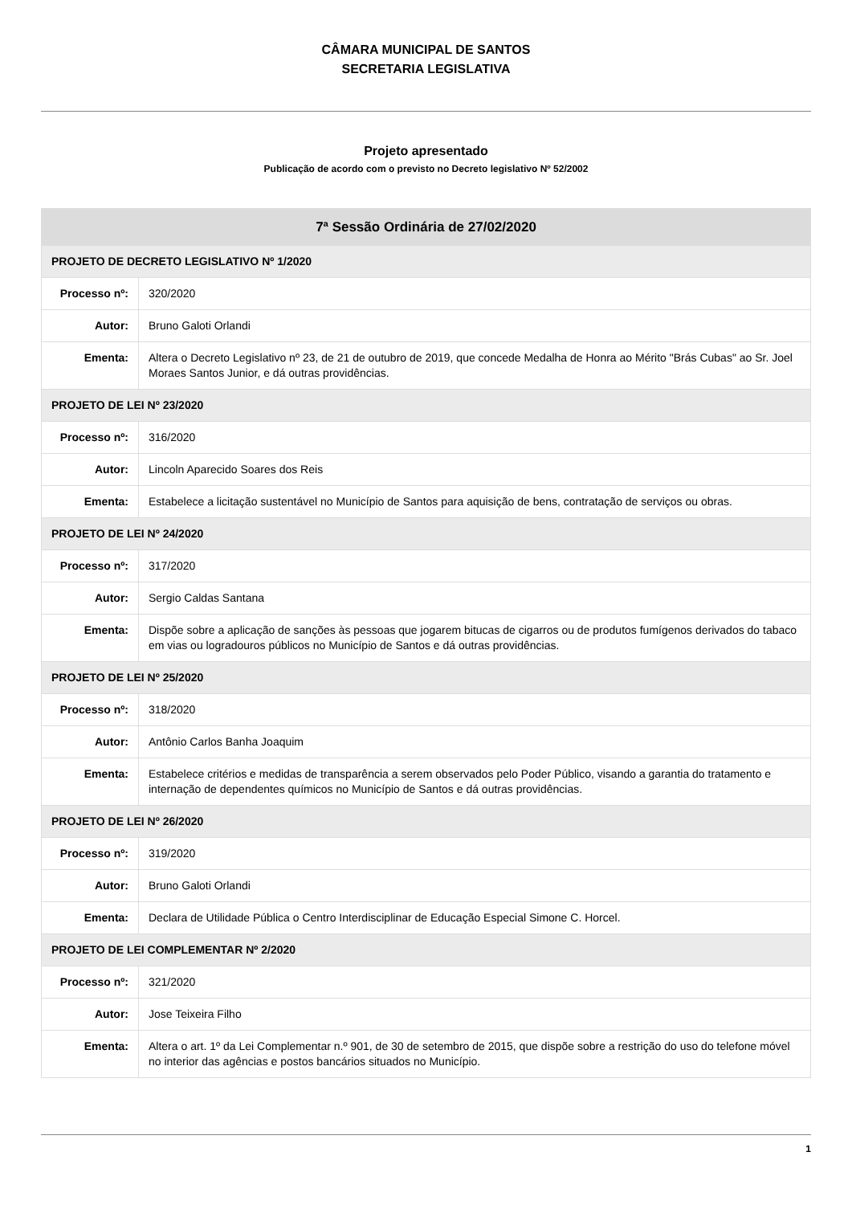CÂMARA MUNICIPAL DE SANTOS
SECRETARIA LEGISLATIVA
Projeto apresentado
Publicação de acordo com o previsto no Decreto legislativo Nº 52/2002
| 7ª Sessão Ordinária de 27/02/2020 | |
| --- | --- |
| PROJETO DE DECRETO LEGISLATIVO Nº 1/2020 | |
| Processo nº: | 320/2020 |
| Autor: | Bruno Galoti Orlandi |
| Ementa: | Altera o Decreto Legislativo nº 23, de 21 de outubro de 2019, que concede Medalha de Honra ao Mérito "Brás Cubas" ao Sr. Joel Moraes Santos Junior, e dá outras providências. |
| PROJETO DE LEI Nº 23/2020 | |
| Processo nº: | 316/2020 |
| Autor: | Lincoln Aparecido Soares dos Reis |
| Ementa: | Estabelece a licitação sustentável no Município de Santos para aquisição de bens, contratação de serviços ou obras. |
| PROJETO DE LEI Nº 24/2020 | |
| Processo nº: | 317/2020 |
| Autor: | Sergio Caldas Santana |
| Ementa: | Dispõe sobre a aplicação de sanções às pessoas que jogarem bitucas de cigarros ou de produtos fumígenos derivados do tabaco em vias ou logradouros públicos no Município de Santos e dá outras providências. |
| PROJETO DE LEI Nº 25/2020 | |
| Processo nº: | 318/2020 |
| Autor: | Antônio Carlos Banha Joaquim |
| Ementa: | Estabelece critérios e medidas de transparência a serem observados pelo Poder Público, visando a garantia do tratamento e internação de dependentes químicos no Município de Santos e dá outras providências. |
| PROJETO DE LEI Nº 26/2020 | |
| Processo nº: | 319/2020 |
| Autor: | Bruno Galoti Orlandi |
| Ementa: | Declara de Utilidade Pública o Centro Interdisciplinar de Educação Especial Simone C. Horcel. |
| PROJETO DE LEI COMPLEMENTAR Nº 2/2020 | |
| Processo nº: | 321/2020 |
| Autor: | Jose Teixeira Filho |
| Ementa: | Altera o art. 1º da Lei Complementar n.º 901, de 30 de setembro de 2015, que dispõe sobre a restrição do uso do telefone móvel no interior das agências e postos bancários situados no Município. |
1